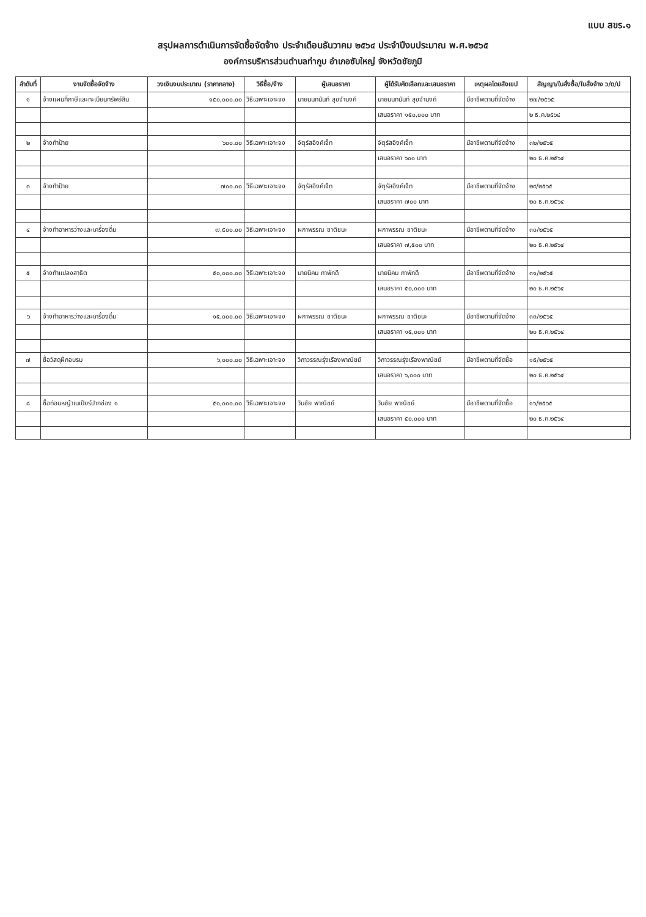แบบ สขร.๑
สรุปผลการดำเนินการจัดซื้อจัดจ้าง ประจำเดือนธันวาคม ๒๕๖๔ ประจำปีงบประมาณ พ.ศ.๒๕๖๕
องค์การบริหารส่วนตำบลท่ากูบ อำเภอซับใหญ่ จังหวัดชัยภูมิ
| ลำดับที่ | งานจัดซื้อจัดจ้าง | วงเงินงบประมาณ (ราคากลาง) | วิธีซื้อ/จ้าง | ผู้เสนอราคา | ผู้ได้รับคัดเลือกและเสนอราคา | เหตุผลโดยสังเขป | สัญญา/ใบสั่งซื้อ/ใบสั่งจ้าง ว/ด/ป |
| --- | --- | --- | --- | --- | --- | --- | --- |
| ๑ | จ้างแผนที่ภาษีและทะเบียนทรัพย์สิน | ๑๕๐,๐๐๐.๐๐ | วิธีเฉพาะเจาะจง | นายนนทนันท์ สุขจำนงค์ | นายนนทนันท์ สุขจำนงค์ | มีอาชีพตามที่จัดจ้าง | ๒๗/๒๕๖๕ |
| | | | | | เสนอราคา ๑๕๐,๐๐๐ บาท | | ๒ ธ.ค.๒๕๖๔ |
| ๒ | จ้างทำป้าย | ๖๐๐.๐๐ | วิธีเฉพาะเจาะจง | จัตุรัสอิงค์เจ็ท | จัตุรัสอิงค์เจ็ท | มีอาชีพตามที่จัดจ้าง | ๓๒/๒๕๖๕ |
| | | | | | เสนอราคา ๖๐๐ บาท | | ๒๐ ธ.ค.๒๕๖๔ |
| ๓ | จ้างทำป้าย | ๗๐๐.๐๐ | วิธีเฉพาะเจาะจง | จัตุรัสอิงค์เจ็ท | จัตุรัสอิงค์เจ็ท | มีอาชีพตามที่จัดจ้าง | ๒๙/๒๕๖๕ |
| | | | | | เสนอราคา ๗๐๐ บาท | | ๒๐ ธ.ค.๒๕๖๔ |
| ๔ | จ้างทำอาหารว่างและเครื่องดื่ม | ๗,๕๐๐.๐๐ | วิธีเฉพาะเจาะจง | ผกาพรรณ ชาติชนะ | ผกาพรรณ ชาติชนะ | มีอาชีพตามที่จัดจ้าง | ๓๐/๒๕๖๕ |
| | | | | | เสนอราคา ๗,๕๐๐ บาท | | ๒๐ ธ.ค.๒๕๖๔ |
| ๕ | จ้างทำแปลงสาธิต | ๕๐,๐๐๐.๐๐ | วิธีเฉพาะเจาะจง | นายนิคม ภาพักดี | นายนิคม ภาพักดี | มีอาชีพตามที่จัดจ้าง | ๓๑/๒๕๖๕ |
| | | | | | เสนอราคา ๕๐,๐๐๐ บาท | | ๒๐ ธ.ค.๒๕๖๔ |
| ๖ | จ้างทำอาหารว่างและเครื่องดื่ม | ๑๕,๐๐๐.๐๐ | วิธีเฉพาะเจาะจง | ผกาพรรณ ชาติชนะ | ผกาพรรณ ชาติชนะ | มีอาชีพตามที่จัดจ้าง | ๓๓/๒๕๖๕ |
| | | | | | เสนอราคา ๑๕,๐๐๐ บาท | | ๒๐ ธ.ค.๒๕๖๔ |
| ๗ | ซื้อวัสดุฝึกอบรม | ๖,๐๐๐.๐๐ | วิธีเฉพาะเจาะจง | วิภาวรรณรุ่งเรืองพาณิชย์ | วิภาวรรณรุ่งเรืองพาณิชย์ | มีอาชีพตามที่จัดซื้อ | ๑๕/๒๕๖๕ |
| | | | | | เสนอราคา ๖,๐๐๐ บาท | | ๒๐ ธ.ค.๒๕๖๔ |
| ๘ | ซื้อท่อนหญ้าเนเปียร์ปากช่อง ๑ | ๕๐,๐๐๐.๐๐ | วิธีเฉพาะเจาะจง | วันชัย พาณิชย์ | วันชัย พาณิชย์ | มีอาชีพตามที่จัดซื้อ | ๑๖/๒๕๖๕ |
| | | | | | เสนอราคา ๕๐,๐๐๐ บาท | | ๒๐ ธ.ค.๒๕๖๔ |